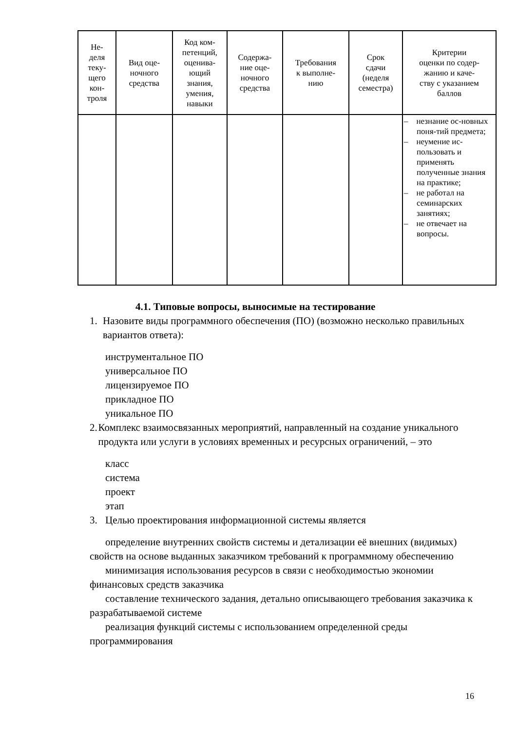| Не- деля теку- щего кон- троля | Вид оце- ночного средства | Код ком- петенций, оценива- ющий знания, умения, навыки | Содержа- ние оце- ночного средства | Требования к выполне- нию | Срок сдачи (неделя семестра) | Критерии оценки по содер- жанию и каче- ству с указанием баллов |
| --- | --- | --- | --- | --- | --- | --- |
| | | | | | | – незнание ос-новных поня-тий предмета; – неумение ис-пользовать и применять полученные знания на практике; – не работал на семинарских занятиях; – не отвечает на вопросы. |
4.1. Типовые вопросы, выносимые на тестирование
1. Назовите виды программного обеспечения (ПО) (возможно несколько правильных вариантов ответа):
инструментальное ПО
универсальное ПО
лицензируемое ПО
прикладное ПО
уникальное ПО
2. Комплекс взаимосвязанных мероприятий, направленный на создание уникального продукта или услуги в условиях временных и ресурсных ограничений, – это
класс
система
проект
этап
3. Целью проектирования информационной системы является
определение внутренних свойств системы и детализации её внешних (видимых) свойств на основе выданных заказчиком требований к программному обеспечению
минимизация использования ресурсов в связи с необходимостью экономии финансовых средств заказчика
составление технического задания, детально описывающего требования заказчика к разрабатываемой системе
реализация функций системы с использованием определенной среды программирования
16